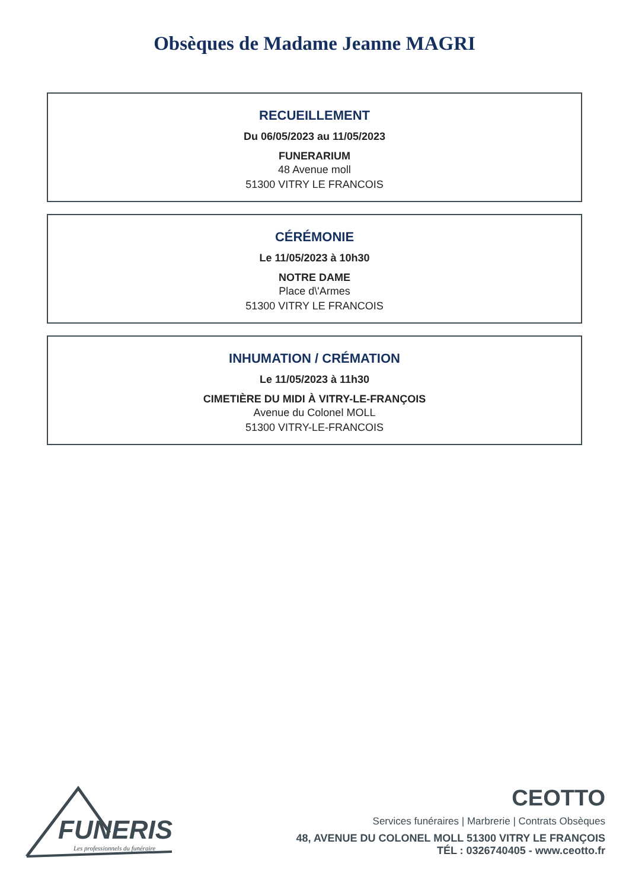Obsèques de Madame Jeanne MAGRI
RECUEILLEMENT
Du 06/05/2023 au 11/05/2023
FUNERARIUM
48 Avenue moll
51300 VITRY LE FRANCOIS
CÉRÉMONIE
Le 11/05/2023 à 10h30
NOTRE DAME
Place d\'Armes
51300 VITRY LE FRANCOIS
INHUMATION / CRÉMATION
Le 11/05/2023 à 11h30
CIMETIÈRE DU MIDI À VITRY-LE-FRANÇOIS
Avenue du Colonel MOLL
51300 VITRY-LE-FRANCOIS
FUNERIS
Les professionnels du funéraire
CEOTTO
Services funéraires | Marbrerie | Contrats Obsèques
48, AVENUE DU COLONEL MOLL 51300 VITRY LE FRANÇOIS
TÉL : 0326740405 - www.ceotto.fr